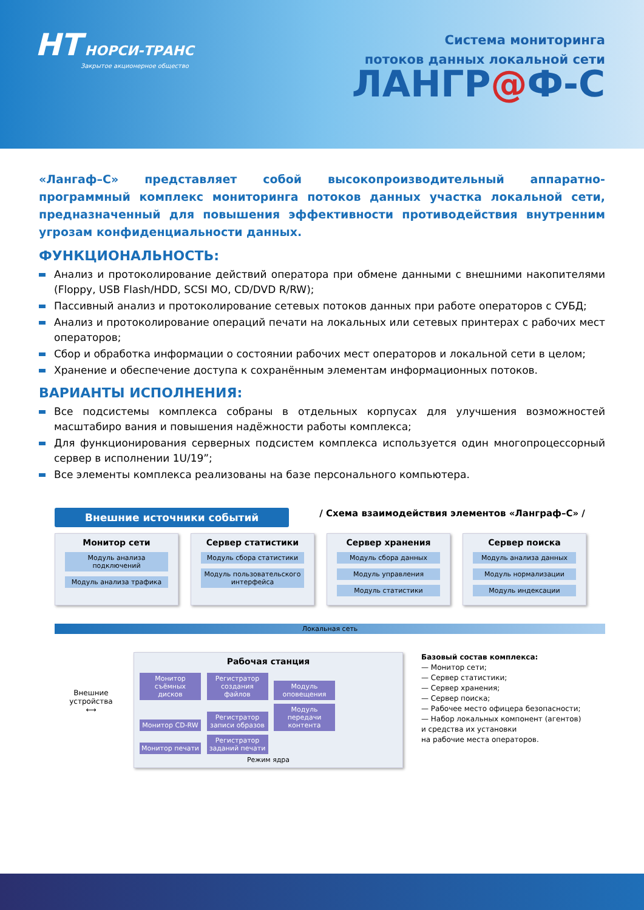НТ НОРСИ-ТРАНС
Закрытое акционерное общество
Система мониторинга
потоков данных локальной сети
ЛАНГР@Ф-С
«Лангаф–С» представляет собой высокопроизводительный аппаратно-программный комплекс мониторинга потоков данных участка локальной сети, предназначенный для повышения эффективности противодействия внутренним угрозам конфиденциальности данных.
ФУНКЦИОНАЛЬНОСТЬ:
Анализ и протоколирование действий оператора при обмене данными с внешними накопителями (Floppy, USB Flash/HDD, SCSI MO, CD/DVD R/RW);
Пассивный анализ и протоколирование сетевых потоков данных при работе операторов с СУБД;
Анализ и протоколирование операций печати на локальных или сетевых принтерах с рабочих мест операторов;
Сбор и обработка информации о состоянии рабочих мест операторов и локальной сети в целом;
Хранение и обеспечение доступа к сохранённым элементам информационных потоков.
ВАРИАНТЫ ИСПОЛНЕНИЯ:
Все подсистемы комплекса собраны в отдельных корпусах для улучшения возможностей масштабиро вания и повышения надёжности работы комплекса;
Для функционирования серверных подсистем комплекса используется один многопроцессорный сервер в исполнении 1U/19”;
Все элементы комплекса реализованы на базе персонального компьютера.
Внешние источники событий
/ Схема взаимодействия элементов «Ланграф–С» /
Монитор сети
Модуль анализа подключений
Модуль анализа трафика
Сервер статистики
Модуль сбора статистики
Модуль пользовательского интерфейса
Сервер хранения
Модуль сбора данных
Модуль управления
Модуль статистики
Сервер поиска
Модуль анализа данных
Модуль нормализации
Модуль индексации
Локальная сеть
Внешние устройства
⟷
Рабочая станция
Монитор съёмных дисков Регистратор создания файлов Модуль оповещения
Монитор CD-RW Регистратор записи образов Модуль передачи контента
Монитор печати Регистратор заданий печати
Режим ядра
Базовый состав комплекса:
— Монитор сети;
— Сервер статистики;
— Сервер хранения;
— Сервер поиска;
— Рабочее место офицера безопасности;
— Набор локальных компонент (агентов)
и средства их установки
на рабочие места операторов.